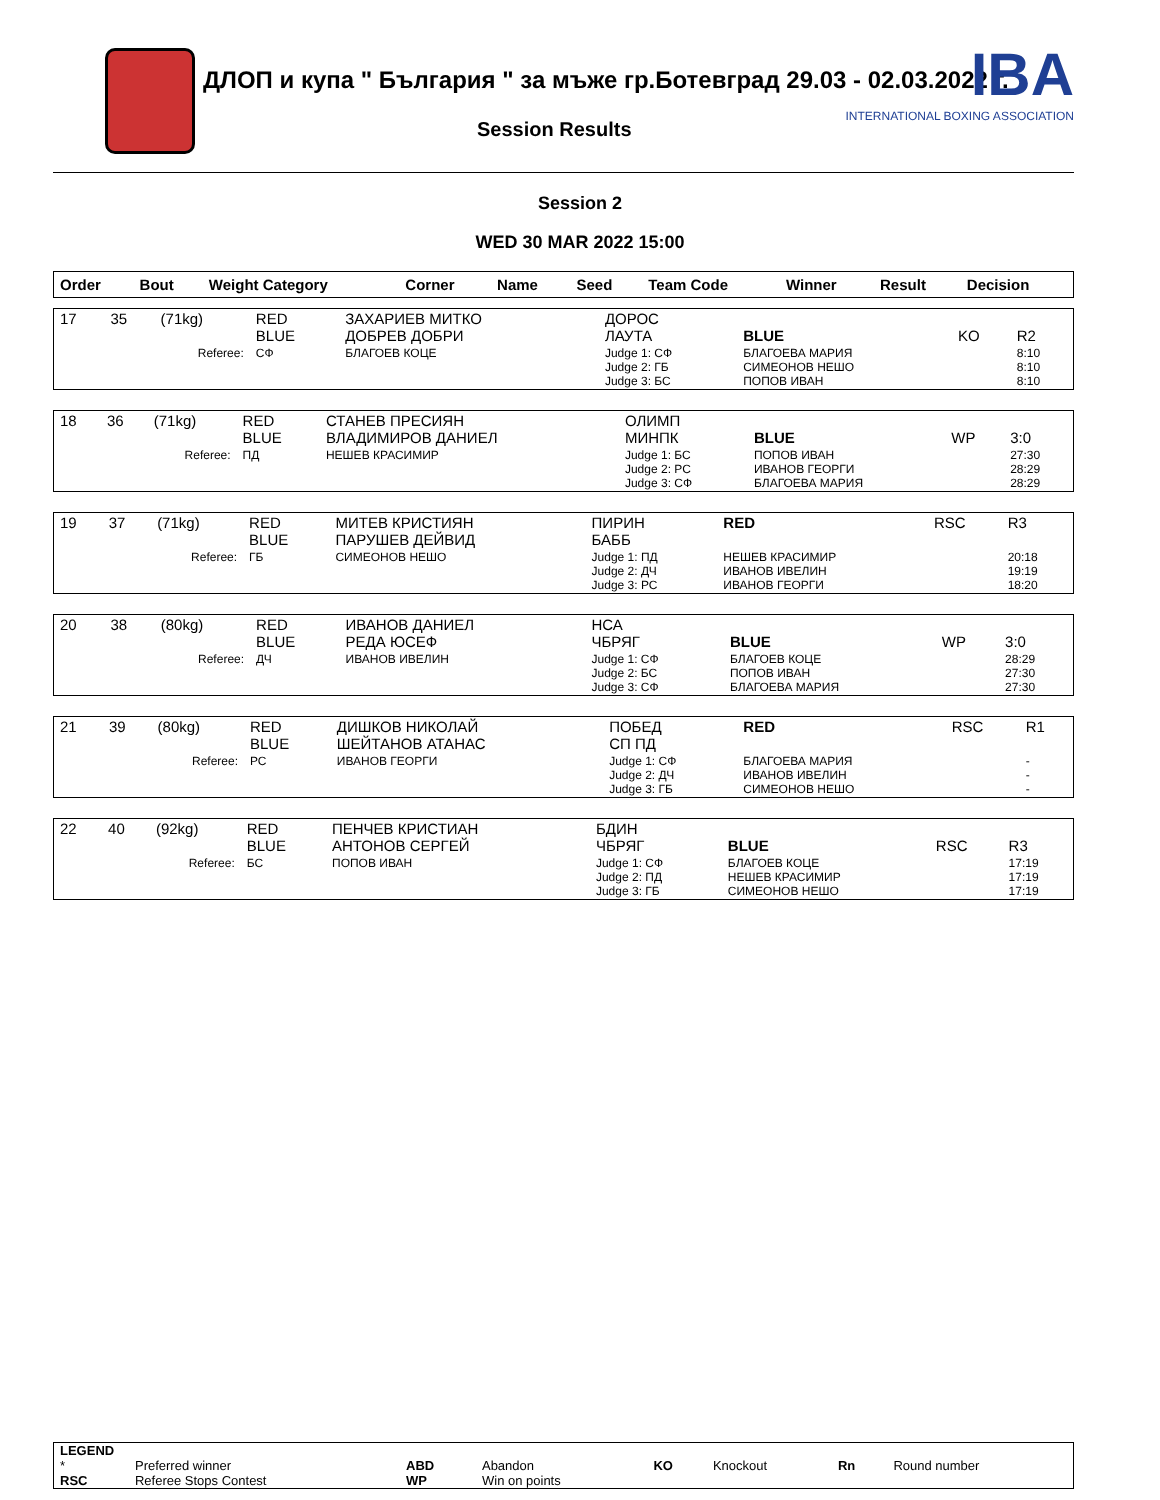ДЛОП и купа " България " за мъже гр.Ботевград 29.03 - 02.03.2022 г.
IBA
INTERNATIONAL BOXING ASSOCIATION
Session Results
Session 2
WED 30 MAR 2022 15:00
| Order | Bout | Weight Category | Corner | Name | Seed | Team Code | Winner | Result | Decision |
| --- | --- | --- | --- | --- | --- | --- | --- | --- | --- |
| 17 | 35 | (71kg) | RED BLUE | ЗАХАРИЕВ МИТКО ДОБРЕВ ДОБРИ | ДОРОС ЛАУТА | BLUE | KO | R2 |
| Referee: | | | СФ | БЛАГОЕВ КОЦЕ | Judge 1: СФ Judge 2: ГБ Judge 3: БС | БЛАГОЕВА МАРИЯ СИМЕОНОВ НЕШО ПОПОВ ИВАН | | 8:10 8:10 8:10 |
| 18 | 36 | (71kg) | RED BLUE | СТАНЕВ ПРЕСИЯН ВЛАДИМИРОВ ДАНИЕЛ | ОЛИМП МИНПК | BLUE | WP | 3:0 |
| Referee: | | | ПД | НЕШЕВ КРАСИМИР | Judge 1: БС Judge 2: РС Judge 3: СФ | ПОПОВ ИВАН ИВАНОВ ГЕОРГИ БЛАГОЕВА МАРИЯ | | 27:30 28:29 28:29 |
| 19 | 37 | (71kg) | RED BLUE | МИТЕВ КРИСТИЯН ПАРУШЕВ ДЕЙВИД | ПИРИН БАББ | RED | RSC | R3 |
| Referee: | | | ГБ | СИМЕОНОВ НЕШО | Judge 1: ПД Judge 2: ДЧ Judge 3: РС | НЕШЕВ КРАСИМИР ИВАНОВ ИВЕЛИН ИВАНОВ ГЕОРГИ | | 20:18 19:19 18:20 |
| 20 | 38 | (80kg) | RED BLUE | ИВАНОВ ДАНИЕЛ РЕДА ЮСЕФ | НСА ЧБРЯГ | BLUE | WP | 3:0 |
| Referee: | | | ДЧ | ИВАНОВ ИВЕЛИН | Judge 1: СФ Judge 2: БС Judge 3: СФ | БЛАГОЕВ КОЦЕ ПОПОВ ИВАН БЛАГОЕВА МАРИЯ | | 28:29 27:30 27:30 |
| 21 | 39 | (80kg) | RED BLUE | ДИШКОВ НИКОЛАЙ ШЕЙТАНОВ АТАНАС | ПОБЕД СП ПД | RED | RSC | R1 |
| Referee: | | | РС | ИВАНОВ ГЕОРГИ | Judge 1: СФ Judge 2: ДЧ Judge 3: ГБ | БЛАГОЕВА МАРИЯ ИВАНОВ ИВЕЛИН СИМЕОНОВ НЕШО | | - - - |
| 22 | 40 | (92kg) | RED BLUE | ПЕНЧЕВ КРИСТИАН АНТОНОВ СЕРГЕЙ | БДИН ЧБРЯГ | BLUE | RSC | R3 |
| Referee: | | | БС | ПОПОВ ИВАН | Judge 1: СФ Judge 2: ПД Judge 3: ГБ | БЛАГОЕВ КОЦЕ НЕШЕВ КРАСИМИР СИМЕОНОВ НЕШО | | 17:19 17:19 17:19 |
| LEGEND | | | | | | | |
| * | Preferred winner | ABD | Abandon | KO | Knockout | Rn | Round number |
| RSC | Referee Stops Contest | WP | Win on points | | | | |